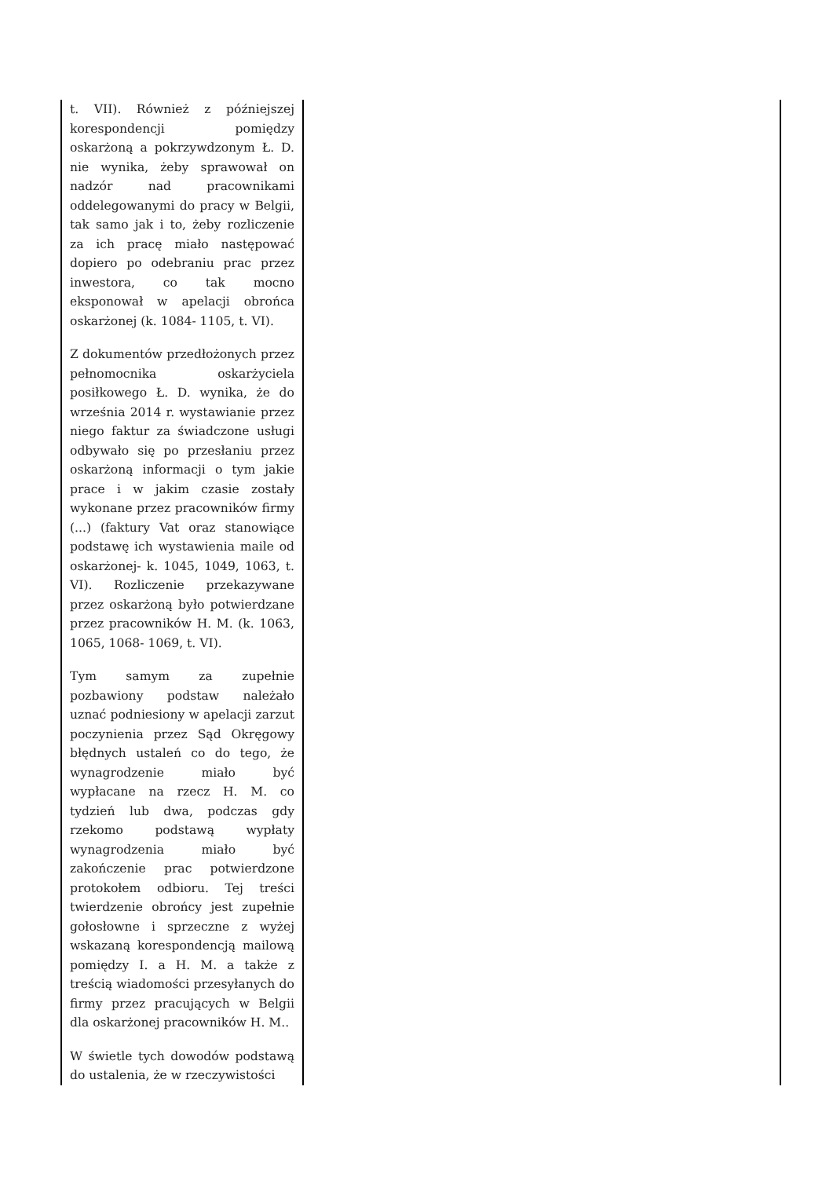| t. VII). Również z późniejszej korespondencji pomiędzy oskarżoną a pokrzywdzonym Ł. D. nie wynika, żeby sprawował on nadzór nad pracownikami oddelegowanymi do pracy w Belgii, tak samo jak i to, żeby rozliczenie za ich pracę miało następować dopiero po odebraniu prac przez inwestora, co tak mocno eksponował w apelacji obrońca oskarżonej (k. 1084- 1105, t. VI). Z dokumentów przedłożonych przez pełnomocnika oskarżyciela posiłkowego Ł. D. wynika, że do września 2014 r. wystawianie przez niego faktur za świadczone usługi odbywało się po przesłaniu przez oskarżoną informacji o tym jakie prace i w jakim czasie zostały wykonane przez pracowników firmy (...) (faktury Vat oraz stanowiące podstawę ich wystawienia maile od oskarżonej- k. 1045, 1049, 1063, t. VI). Rozliczenie przekazywane przez oskarżoną było potwierdzane przez pracowników H. M. (k. 1063, 1065, 1068- 1069, t. VI). Tym samym za zupełnie pozbawiony podstaw należało uznać podniesiony w apelacji zarzut poczynienia przez Sąd Okręgowy błędnych ustaleń co do tego, że wynagrodzenie miało być wypłacane na rzecz H. M. co tydzień lub dwa, podczas gdy rzekomo podstawą wypłaty wynagrodzenia miało być zakończenie prac potwierdzone protokołem odbioru. Tej treści twierdzenie obrońcy jest zupełnie gołosłowne i sprzeczne z wyżej wskazaną korespondencją mailową pomiędzy I. a H. M. a także z treścią wiadomości przesyłanych do firmy przez pracujących w Belgii dla oskarżonej pracowników H. M.. W świetle tych dowodów podstawą do ustalenia, że w rzeczywistości | |